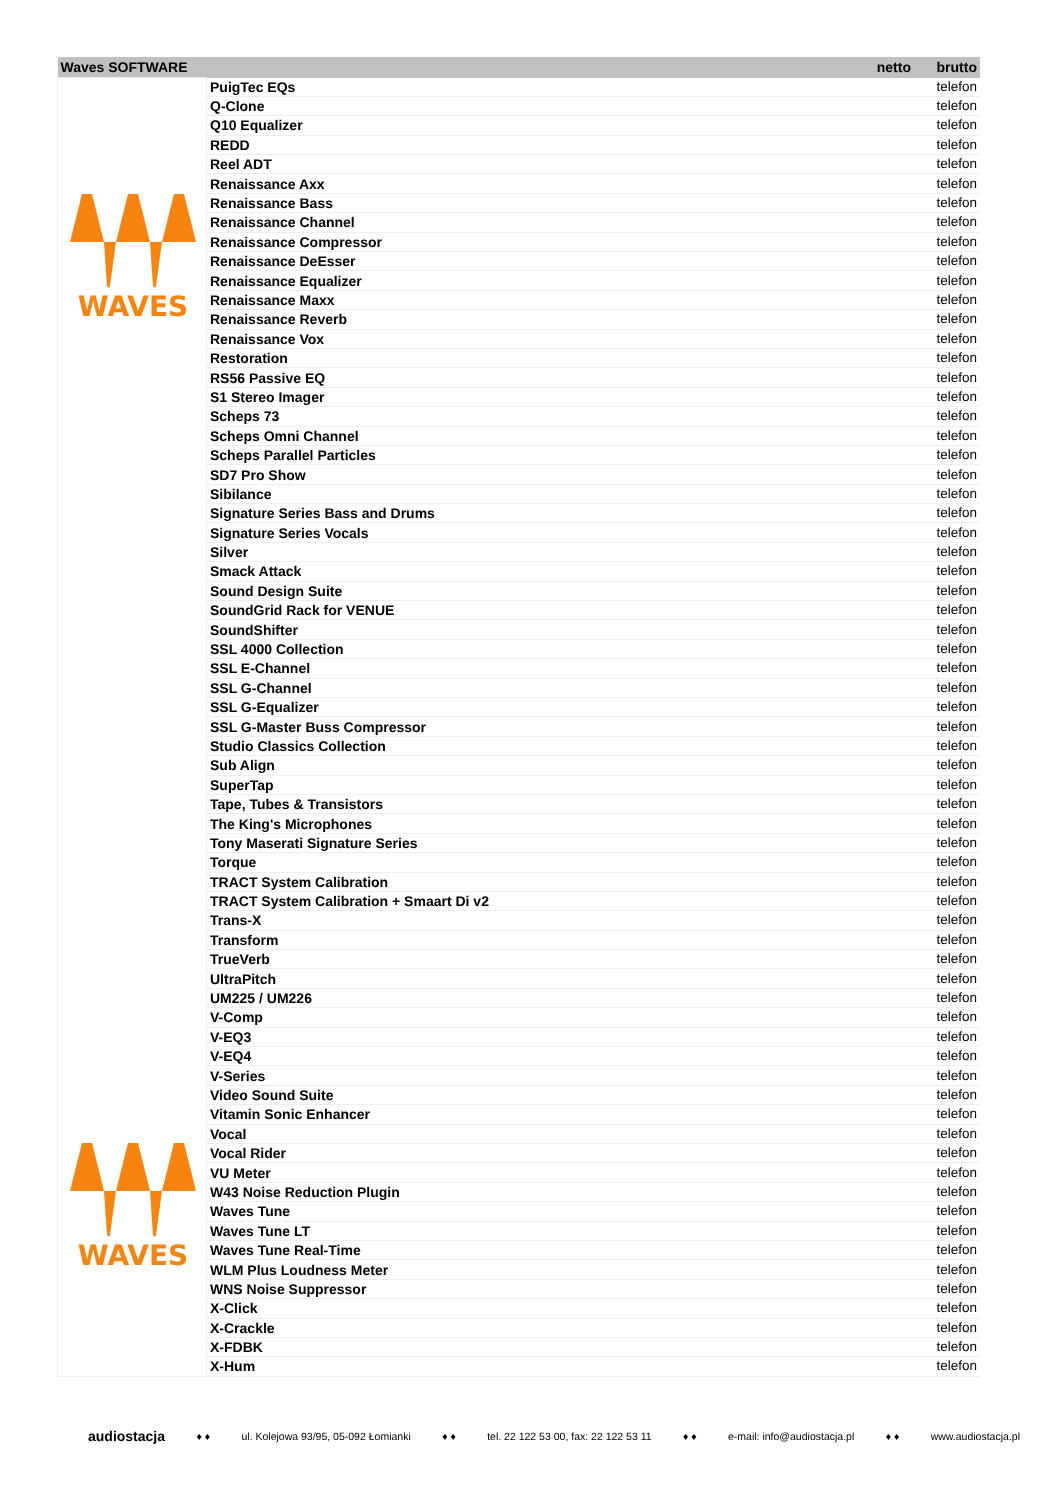| Waves SOFTWARE | | netto | brutto |
| --- | --- | --- | --- |
| WAVES WAVES | PuigTec EQs | | telefon |
| | Q-Clone | | telefon |
| | Q10 Equalizer | | telefon |
| | REDD | | telefon |
| | Reel ADT | | telefon |
| | Renaissance Axx | | telefon |
| | Renaissance Bass | | telefon |
| | Renaissance Channel | | telefon |
| | Renaissance Compressor | | telefon |
| | Renaissance DeEsser | | telefon |
| | Renaissance Equalizer | | telefon |
| | Renaissance Maxx | | telefon |
| | Renaissance Reverb | | telefon |
| | Renaissance Vox | | telefon |
| | Restoration | | telefon |
| | RS56 Passive EQ | | telefon |
| | S1 Stereo Imager | | telefon |
| | Scheps 73 | | telefon |
| | Scheps Omni Channel | | telefon |
| | Scheps Parallel Particles | | telefon |
| | SD7 Pro Show | | telefon |
| | Sibilance | | telefon |
| | Signature Series Bass and Drums | | telefon |
| | Signature Series Vocals | | telefon |
| | Silver | | telefon |
| | Smack Attack | | telefon |
| | Sound Design Suite | | telefon |
| | SoundGrid Rack for VENUE | | telefon |
| | SoundShifter | | telefon |
| | SSL 4000 Collection | | telefon |
| | SSL E-Channel | | telefon |
| | SSL G-Channel | | telefon |
| | SSL G-Equalizer | | telefon |
| | SSL G-Master Buss Compressor | | telefon |
| | Studio Classics Collection | | telefon |
| | Sub Align | | telefon |
| | SuperTap | | telefon |
| | Tape, Tubes & Transistors | | telefon |
| | The King's Microphones | | telefon |
| | Tony Maserati Signature Series | | telefon |
| | Torque | | telefon |
| | TRACT System Calibration | | telefon |
| | TRACT System Calibration + Smaart Di v2 | | telefon |
| | Trans-X | | telefon |
| | Transform | | telefon |
| | TrueVerb | | telefon |
| | UltraPitch | | telefon |
| | UM225 / UM226 | | telefon |
| | V-Comp | | telefon |
| | V-EQ3 | | telefon |
| | V-EQ4 | | telefon |
| | V-Series | | telefon |
| | Video Sound Suite | | telefon |
| | Vitamin Sonic Enhancer | | telefon |
| | Vocal | | telefon |
| | Vocal Rider | | telefon |
| | VU Meter | | telefon |
| | W43 Noise Reduction Plugin | | telefon |
| | Waves Tune | | telefon |
| | Waves Tune LT | | telefon |
| | Waves Tune Real-Time | | telefon |
| | WLM Plus Loudness Meter | | telefon |
| | WNS Noise Suppressor | | telefon |
| | X-Click | | telefon |
| | X-Crackle | | telefon |
| | X-FDBK | | telefon |
| | X-Hum | | telefon |
audiostacja ♦ ♦ ul. Kolejowa 93/95, 05-092 Łomianki ♦ ♦ tel. 22 122 53 00, fax: 22 122 53 11 ♦ ♦ e-mail: info@audiostacja.pl ♦ ♦ www.audiostacja.pl